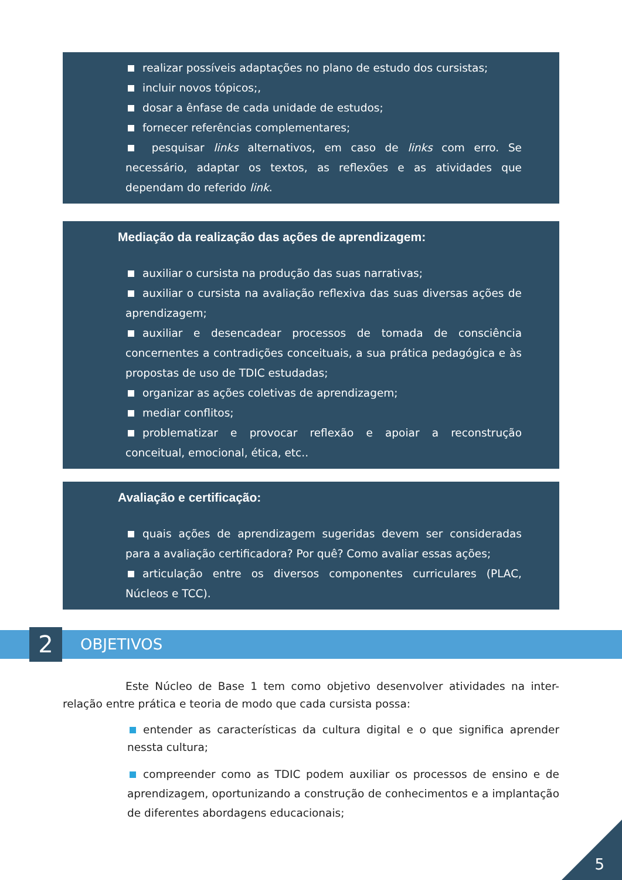realizar possíveis adaptações no plano de estudo dos cursistas;
incluir novos tópicos;,
dosar a ênfase de cada unidade de estudos;
fornecer referências complementares;
pesquisar links alternativos, em caso de links com erro. Se necessário, adaptar os textos, as reflexões e as atividades que dependam do referido link.
Mediação da realização das ações de aprendizagem:
auxiliar o cursista na produção das suas narrativas;
auxiliar o cursista na avaliação reflexiva das suas diversas ações de aprendizagem;
auxiliar e desencadear processos de tomada de consciência concernentes a contradições conceituais, a sua prática pedagógica e às propostas de uso de TDIC estudadas;
organizar as ações coletivas de aprendizagem;
mediar conflitos;
problematizar e provocar reflexão e apoiar a reconstrução conceitual, emocional, ética, etc..
Avaliação e certificação:
quais ações de aprendizagem sugeridas devem ser consideradas para a avaliação certificadora? Por quê? Como avaliar essas ações;
articulação entre os diversos componentes curriculares (PLAC, Núcleos e TCC).
2 OBJETIVOS
Este Núcleo de Base 1 tem como objetivo desenvolver atividades na inter-relação entre prática e teoria de modo que cada cursista possa:
entender as características da cultura digital e o que significa aprender nessta cultura;
compreender como as TDIC podem auxiliar os processos de ensino e de aprendizagem, oportunizando a construção de conhecimentos e a implantação de diferentes abordagens educacionais;
5